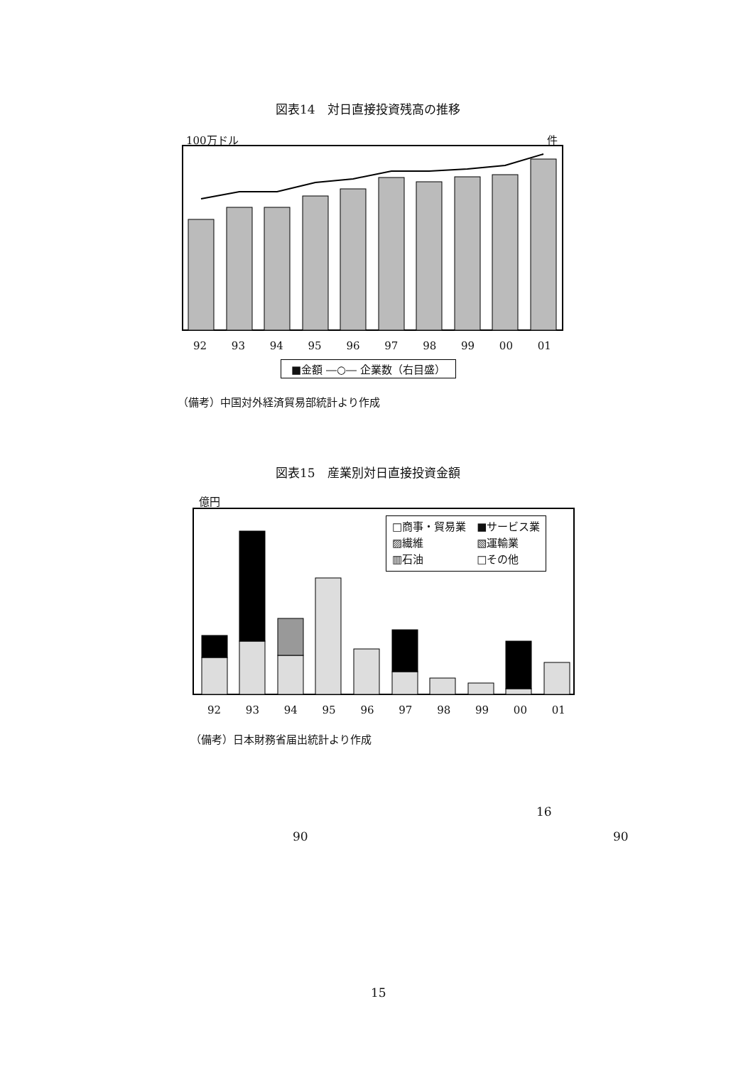図表14　対日直接投資残高の推移
100万ドル 件
92 93 94 95 96 97 98 99 00 01
■金額 ―○― 企業数（右目盛）
（備考）中国対外経済貿易部統計より作成
図表15　産業別対日直接投資金額
億円
□商事・貿易業　■サービス業
▨繊維　　　　　▧運輸業
▥石油　　　　　□その他
92 93 94 95 96 97 98 99 00 01
（備考）日本財務省届出統計より作成
16
90 90
15